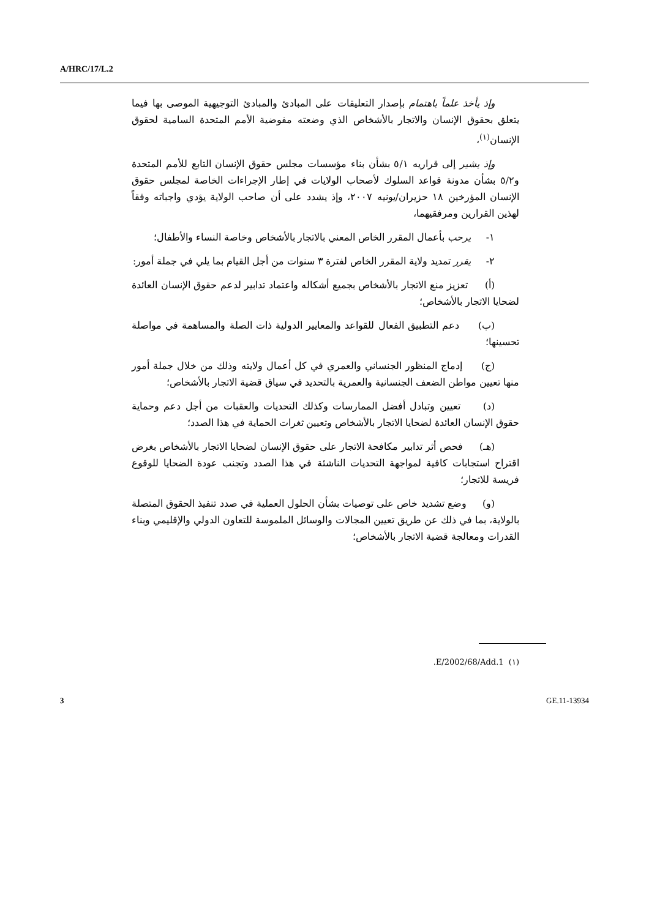A/HRC/17/L.2
وإذ يأخذ علماً باهتمام بإصدار التعليقات على المبادئ والمبادئ التوجيهية الموصى بها فيما يتعلق بحقوق الإنسان والاتجار بالأشخاص الذي وضعته مفوضية الأمم المتحدة السامية لحقوق الإنسان<sup>(١)</sup>،
وإذ يشير إلى قراريه ٥/١ بشأن بناء مؤسسات مجلس حقوق الإنسان التابع للأمم المتحدة و٥/٢ بشأن مدونة قواعد السلوك لأصحاب الولايات في إطار الإجراءات الخاصة لمجلس حقوق الإنسان المؤرخين ١٨ حزيران/يونيه ٢٠٠٧، وإذ يشدد على أن صاحب الولاية يؤدي واجباته وفقاً لهذين القرارين ومرفقيهما،
١- يرحب بأعمال المقرر الخاص المعني بالاتجار بالأشخاص وخاصة النساء والأطفال؛
٢- يقرر تمديد ولاية المقرر الخاص لفترة ٣ سنوات من أجل القيام بما يلي في جملة أمور:
(أ) تعزيز منع الاتجار بالأشخاص بجميع أشكاله واعتماد تدابير لدعم حقوق الإنسان العائدة لضحايا الاتجار بالأشخاص؛
(ب) دعم التطبيق الفعال للقواعد والمعايير الدولية ذات الصلة والمساهمة في مواصلة تحسينها؛
(ج) إدماج المنظور الجنساني والعمري في كل أعمال ولايته وذلك من خلال جملة أمور منها تعيين مواطن الضعف الجنسانية والعمرية بالتحديد في سياق قضية الاتجار بالأشخاص؛
(د) تعيين وتبادل أفضل الممارسات وكذلك التحديات والعقبات من أجل دعم وحماية حقوق الإنسان العائدة لضحايا الاتجار بالأشخاص وتعيين ثغرات الحماية في هذا الصدد؛
(هـ) فحص أثر تدابير مكافحة الاتجار على حقوق الإنسان لضحايا الاتجار بالأشخاص بغرض اقتراح استجابات كافية لمواجهة التحديات الناشئة في هذا الصدد وتجنب عودة الضحايا للوقوع فريسة للاتجار؛
(و) وضع تشديد خاص على توصيات بشأن الحلول العملية في صدد تنفيذ الحقوق المتصلة بالولاية، بما في ذلك عن طريق تعيين المجالات والوسائل الملموسة للتعاون الدولي والإقليمي وبناء القدرات ومعالجة قضية الاتجار بالأشخاص؛
(١) E/2002/68/Add.1.
3 GE.11-13934